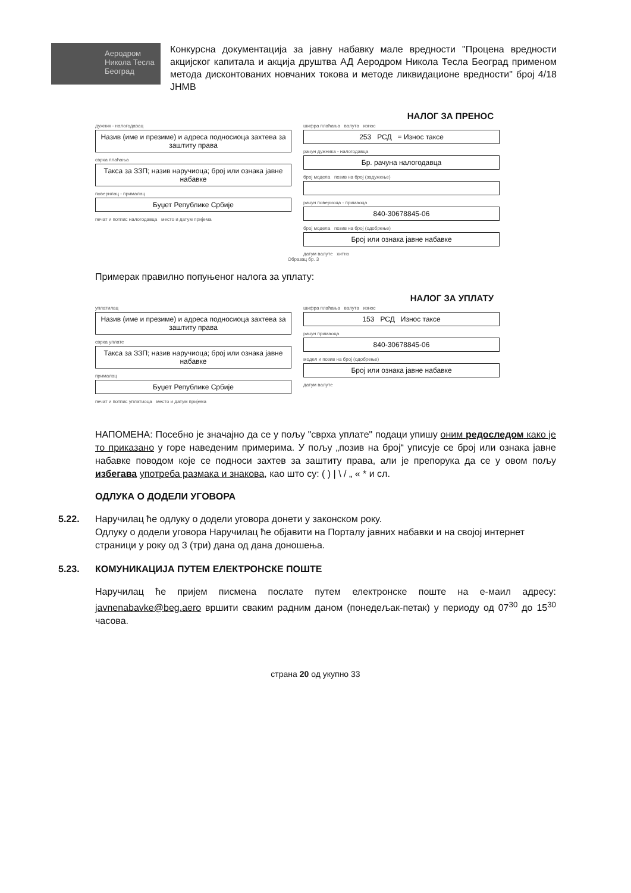Аеродром Никола Тесла Београд
Конкурсна документација за јавну набавку мале вредности "Процена вредности акцијског капитала и акција друштва АД Аеродром Никола Тесла Београд применом метода дисконтованих новчаних токова и методе ликвидационе вредности" број 4/18 ЈНМВ
НАЛОГ ЗА ПРЕНОС
дужник - налогодавац
Назив (име и презиме) и адреса подносиоца захтева за заштиту права
сврха плаћања
Такса за ЗЗП; назив наручиоца; број или ознака јавне набавке
поверилац - прималац
Буџет Републике Србије
печат и потпис налогодавца место и датум пријема
шифра плаћања валута износ
253 РСД = Износ таксе
рачун дужника - налогодавца
Бр. рачуна налогодавца
број модела позив на број (задужење)
рачун повериоца - примаоца
840-30678845-06
број модела позив на број (одобрење)
Број или ознака јавне набавке
датум валуте хитно
Образац бр. 3
Примерак правилно попуњеног налога за уплату:
НАЛОГ ЗА УПЛАТУ
уплатилац
Назив (име и презиме) и адреса подносиоца захтева за заштиту права
сврха уплате
Такса за ЗЗП; назив наручиоца; број или ознака јавне набавке
прималац
Буџет Републике Србије
печат и потпис уплатиоца место и датум пријема
шифра плаћања валута износ
153 РСД Износ таксе
рачун примаоца
840-30678845-06
модел и позив на број (одобрење)
Број или ознака јавне набавке
датум валуте
НАПОМЕНА: Посебно је значајно да се у пољу "сврха уплате" подаци упишу оним редоследом како је то приказано у горе наведеним примерима. У пољу „позив на број“ уписује се број или ознака јавне набавке поводом које се подноси захтев за заштиту права, али је препорука да се у овом пољу избегава употреба размака и знакова, као што су: ( ) | \ / „ « * и сл.
ОДЛУКА О ДОДЕЛИ УГОВОРА
5.22. Наручилац ће одлуку о додели уговора донети у законском року.
Одлуку о додели уговора Наручилац ће објавити на Порталу јавних набавки и на својој интернет страници у року од 3 (три) дана од дана доношења.
5.23. КОМУНИКАЦИЈА ПУТЕМ ЕЛЕКТРОНСКЕ ПОШТЕ
Наручилац ће пријем писмена послате путем електронске поште на е-маил адресу: javnenabavke@beg.aero вршити сваким радним даном (понедељак-петак) у периоду од 07<sup>30</sup> до 15<sup>30</sup> часова.
страна 20 од укупно 33